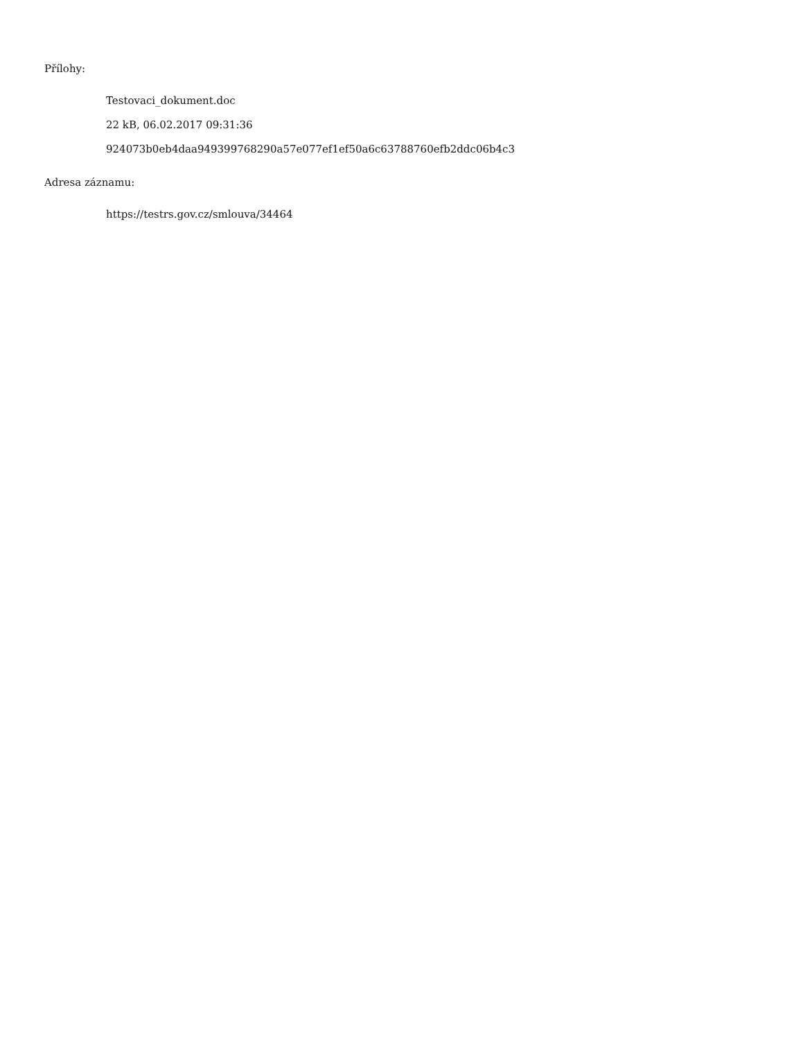Přílohy:
Testovaci_dokument.doc
22 kB, 06.02.2017 09:31:36
924073b0eb4daa949399768290a57e077ef1ef50a6c63788760efb2ddc06b4c3
Adresa záznamu:
https://testrs.gov.cz/smlouva/34464